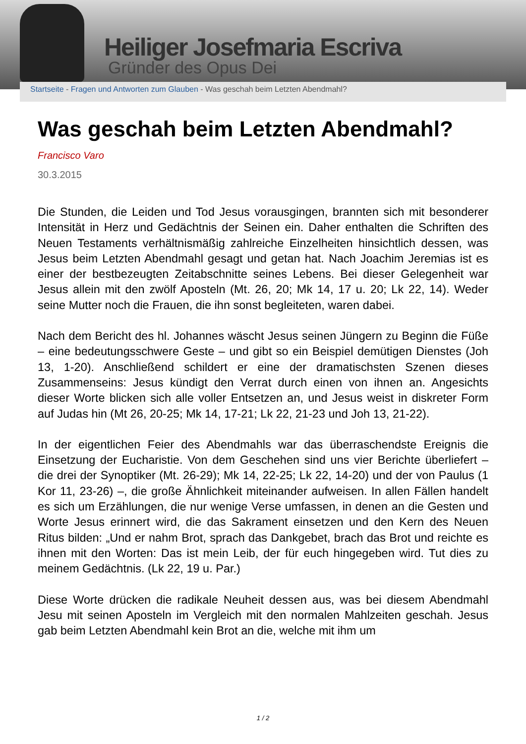Heiliger Josefmaria Escriva
Gründer des Opus Dei
Startseite - Fragen und Antworten zum Glauben - Was geschah beim Letzten Abendmahl?
Was geschah beim Letzten Abendmahl?
Francisco Varo
30.3.2015
Die Stunden, die Leiden und Tod Jesus vorausgingen, brannten sich mit besonderer Intensität in Herz und Gedächtnis der Seinen ein. Daher enthalten die Schriften des Neuen Testaments verhältnismäßig zahlreiche Einzelheiten hinsichtlich dessen, was Jesus beim Letzten Abendmahl gesagt und getan hat. Nach Joachim Jeremias ist es einer der bestbezeugten Zeitabschnitte seines Lebens. Bei dieser Gelegenheit war Jesus allein mit den zwölf Aposteln (Mt. 26, 20; Mk 14, 17 u. 20; Lk 22, 14). Weder seine Mutter noch die Frauen, die ihn sonst begleiteten, waren dabei.
Nach dem Bericht des hl. Johannes wäscht Jesus seinen Jüngern zu Beginn die Füße – eine bedeutungsschwere Geste – und gibt so ein Beispiel demütigen Dienstes (Joh 13, 1-20). Anschließend schildert er eine der dramatischsten Szenen dieses Zusammenseins: Jesus kündigt den Verrat durch einen von ihnen an. Angesichts dieser Worte blicken sich alle voller Entsetzen an, und Jesus weist in diskreter Form auf Judas hin (Mt 26, 20-25; Mk 14, 17-21; Lk 22, 21-23 und Joh 13, 21-22).
In der eigentlichen Feier des Abendmahls war das überraschendste Ereignis die Einsetzung der Eucharistie. Von dem Geschehen sind uns vier Berichte überliefert – die drei der Synoptiker (Mt. 26-29); Mk 14, 22-25; Lk 22, 14-20) und der von Paulus (1 Kor 11, 23-26) –, die große Ähnlichkeit miteinander aufweisen. In allen Fällen handelt es sich um Erzählungen, die nur wenige Verse umfassen, in denen an die Gesten und Worte Jesus erinnert wird, die das Sakrament einsetzen und den Kern des Neuen Ritus bilden: „Und er nahm Brot, sprach das Dankgebet, brach das Brot und reichte es ihnen mit den Worten: Das ist mein Leib, der für euch hingegeben wird. Tut dies zu meinem Gedächtnis. (Lk 22, 19 u. Par.)
Diese Worte drücken die radikale Neuheit dessen aus, was bei diesem Abendmahl Jesu mit seinen Aposteln im Vergleich mit den normalen Mahlzeiten geschah. Jesus gab beim Letzten Abendmahl kein Brot an die, welche mit ihm um
1 / 2